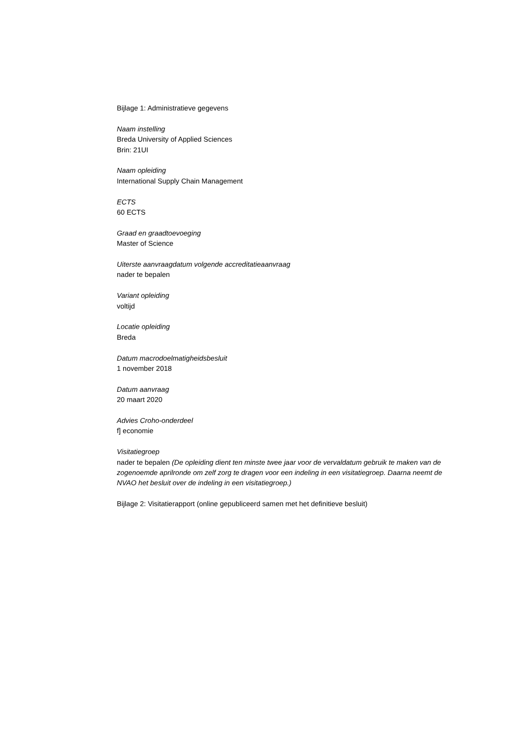Bijlage 1: Administratieve gegevens
Naam instelling
Breda University of Applied Sciences
Brin: 21UI
Naam opleiding
International Supply Chain Management
ECTS
60 ECTS
Graad en graadtoevoeging
Master of Science
Uiterste aanvraagdatum volgende accreditatieaanvraag
nader te bepalen
Variant opleiding
voltijd
Locatie opleiding
Breda
Datum macrodoelmatigheidsbesluit
1 november 2018
Datum aanvraag
20 maart 2020
Advies Croho-onderdeel
f] economie
Visitatiegroep
nader te bepalen (De opleiding dient ten minste twee jaar voor de vervaldatum gebruik te maken van de zogenoemde aprilronde om zelf zorg te dragen voor een indeling in een visitatiegroep. Daarna neemt de NVAO het besluit over de indeling in een visitatiegroep.)
Bijlage 2: Visitatierapport (online gepubliceerd samen met het definitieve besluit)